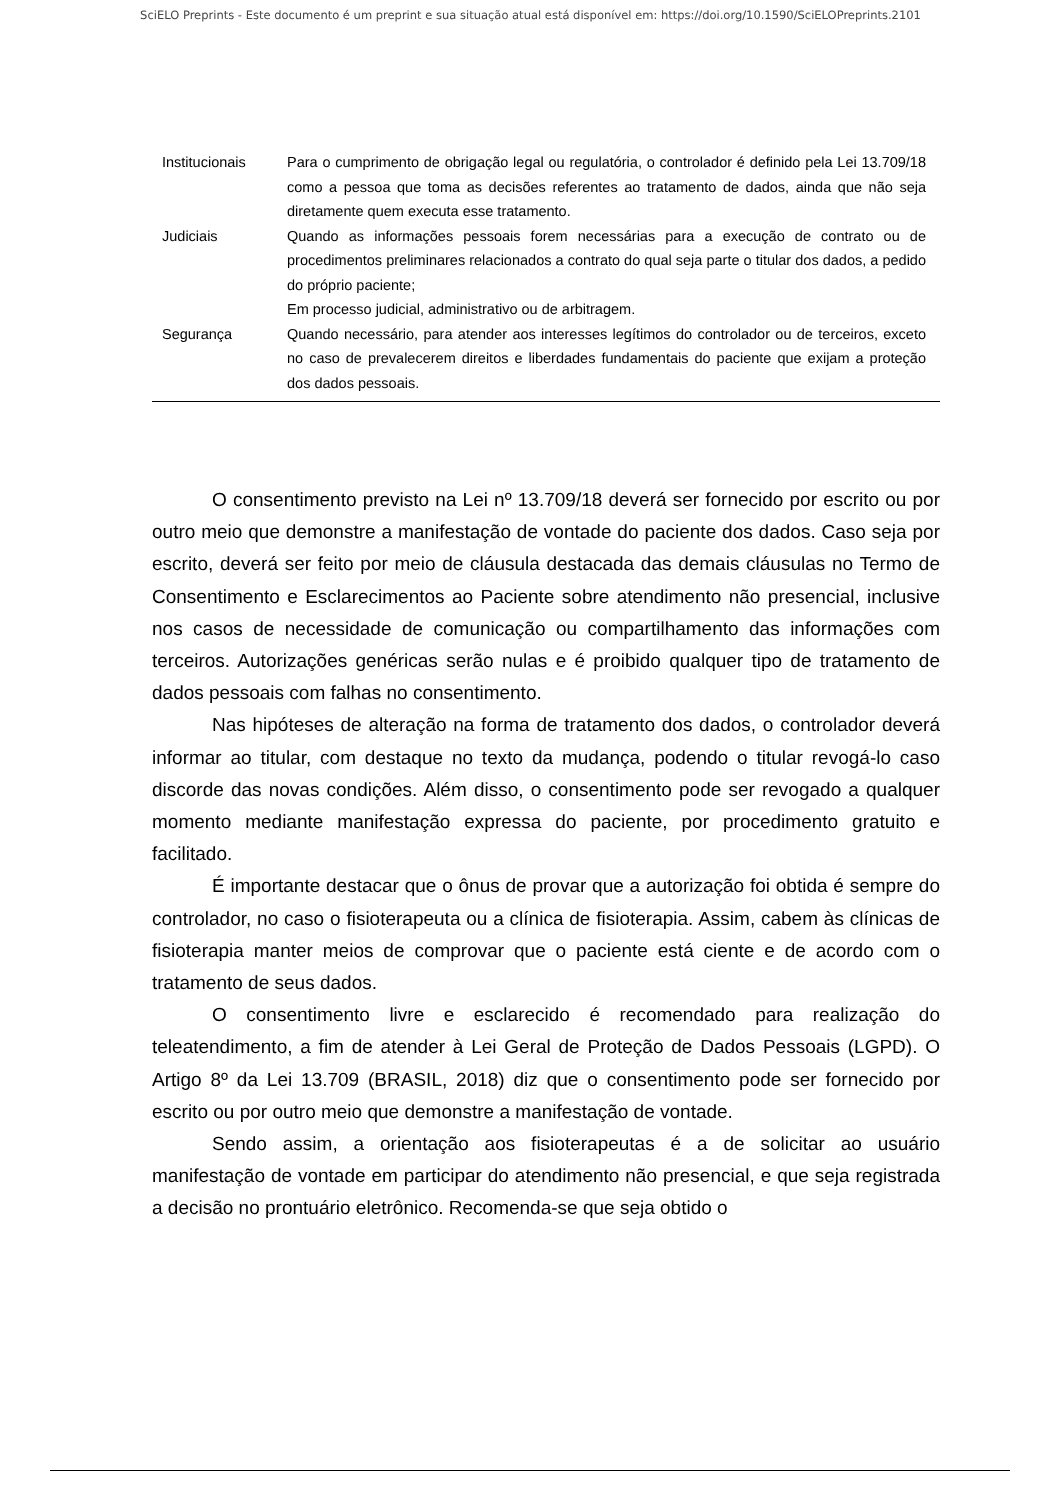SciELO Preprints - Este documento é um preprint e sua situação atual está disponível em: https://doi.org/10.1590/SciELOPreprints.2101
| Institucionais | Para o cumprimento de obrigação legal ou regulatória, o controlador é definido pela Lei 13.709/18 como a pessoa que toma as decisões referentes ao tratamento de dados, ainda que não seja diretamente quem executa esse tratamento. |
| Judiciais | Quando as informações pessoais forem necessárias para a execução de contrato ou de procedimentos preliminares relacionados a contrato do qual seja parte o titular dos dados, a pedido do próprio paciente; Em processo judicial, administrativo ou de arbitragem. |
| Segurança | Quando necessário, para atender aos interesses legítimos do controlador ou de terceiros, exceto no caso de prevalecerem direitos e liberdades fundamentais do paciente que exijam a proteção dos dados pessoais. |
O consentimento previsto na Lei nº 13.709/18 deverá ser fornecido por escrito ou por outro meio que demonstre a manifestação de vontade do paciente dos dados. Caso seja por escrito, deverá ser feito por meio de cláusula destacada das demais cláusulas no Termo de Consentimento e Esclarecimentos ao Paciente sobre atendimento não presencial, inclusive nos casos de necessidade de comunicação ou compartilhamento das informações com terceiros. Autorizações genéricas serão nulas e é proibido qualquer tipo de tratamento de dados pessoais com falhas no consentimento.
Nas hipóteses de alteração na forma de tratamento dos dados, o controlador deverá informar ao titular, com destaque no texto da mudança, podendo o titular revogá-lo caso discorde das novas condições. Além disso, o consentimento pode ser revogado a qualquer momento mediante manifestação expressa do paciente, por procedimento gratuito e facilitado.
É importante destacar que o ônus de provar que a autorização foi obtida é sempre do controlador, no caso o fisioterapeuta ou a clínica de fisioterapia. Assim, cabem às clínicas de fisioterapia manter meios de comprovar que o paciente está ciente e de acordo com o tratamento de seus dados.
O consentimento livre e esclarecido é recomendado para realização do teleatendimento, a fim de atender à Lei Geral de Proteção de Dados Pessoais (LGPD). O Artigo 8º da Lei 13.709 (BRASIL, 2018) diz que o consentimento pode ser fornecido por escrito ou por outro meio que demonstre a manifestação de vontade.
Sendo assim, a orientação aos fisioterapeutas é a de solicitar ao usuário manifestação de vontade em participar do atendimento não presencial, e que seja registrada a decisão no prontuário eletrônico. Recomenda-se que seja obtido o